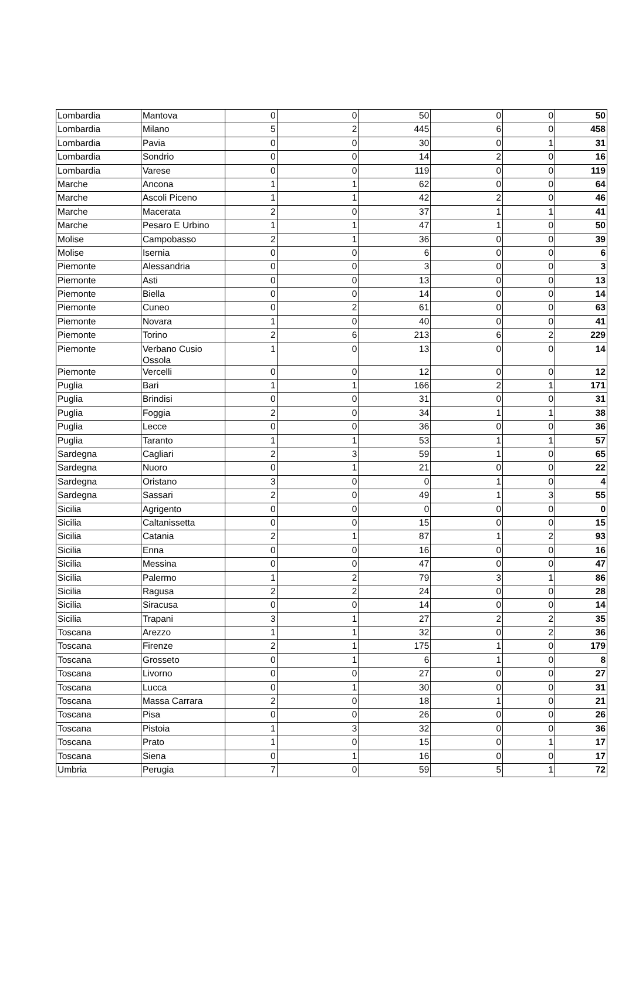| Lombardia | Mantova | 0 | 0 | 50 | 0 | 0 | 50 |
| Lombardia | Milano | 5 | 2 | 445 | 6 | 0 | 458 |
| Lombardia | Pavia | 0 | 0 | 30 | 0 | 1 | 31 |
| Lombardia | Sondrio | 0 | 0 | 14 | 2 | 0 | 16 |
| Lombardia | Varese | 0 | 0 | 119 | 0 | 0 | 119 |
| Marche | Ancona | 1 | 1 | 62 | 0 | 0 | 64 |
| Marche | Ascoli Piceno | 1 | 1 | 42 | 2 | 0 | 46 |
| Marche | Macerata | 2 | 0 | 37 | 1 | 1 | 41 |
| Marche | Pesaro E Urbino | 1 | 1 | 47 | 1 | 0 | 50 |
| Molise | Campobasso | 2 | 1 | 36 | 0 | 0 | 39 |
| Molise | Isernia | 0 | 0 | 6 | 0 | 0 | 6 |
| Piemonte | Alessandria | 0 | 0 | 3 | 0 | 0 | 3 |
| Piemonte | Asti | 0 | 0 | 13 | 0 | 0 | 13 |
| Piemonte | Biella | 0 | 0 | 14 | 0 | 0 | 14 |
| Piemonte | Cuneo | 0 | 2 | 61 | 0 | 0 | 63 |
| Piemonte | Novara | 1 | 0 | 40 | 0 | 0 | 41 |
| Piemonte | Torino | 2 | 6 | 213 | 6 | 2 | 229 |
| Piemonte | Verbano Cusio Ossola | 1 | 0 | 13 | 0 | 0 | 14 |
| Piemonte | Vercelli | 0 | 0 | 12 | 0 | 0 | 12 |
| Puglia | Bari | 1 | 1 | 166 | 2 | 1 | 171 |
| Puglia | Brindisi | 0 | 0 | 31 | 0 | 0 | 31 |
| Puglia | Foggia | 2 | 0 | 34 | 1 | 1 | 38 |
| Puglia | Lecce | 0 | 0 | 36 | 0 | 0 | 36 |
| Puglia | Taranto | 1 | 1 | 53 | 1 | 1 | 57 |
| Sardegna | Cagliari | 2 | 3 | 59 | 1 | 0 | 65 |
| Sardegna | Nuoro | 0 | 1 | 21 | 0 | 0 | 22 |
| Sardegna | Oristano | 3 | 0 | 0 | 1 | 0 | 4 |
| Sardegna | Sassari | 2 | 0 | 49 | 1 | 3 | 55 |
| Sicilia | Agrigento | 0 | 0 | 0 | 0 | 0 | 0 |
| Sicilia | Caltanissetta | 0 | 0 | 15 | 0 | 0 | 15 |
| Sicilia | Catania | 2 | 1 | 87 | 1 | 2 | 93 |
| Sicilia | Enna | 0 | 0 | 16 | 0 | 0 | 16 |
| Sicilia | Messina | 0 | 0 | 47 | 0 | 0 | 47 |
| Sicilia | Palermo | 1 | 2 | 79 | 3 | 1 | 86 |
| Sicilia | Ragusa | 2 | 2 | 24 | 0 | 0 | 28 |
| Sicilia | Siracusa | 0 | 0 | 14 | 0 | 0 | 14 |
| Sicilia | Trapani | 3 | 1 | 27 | 2 | 2 | 35 |
| Toscana | Arezzo | 1 | 1 | 32 | 0 | 2 | 36 |
| Toscana | Firenze | 2 | 1 | 175 | 1 | 0 | 179 |
| Toscana | Grosseto | 0 | 1 | 6 | 1 | 0 | 8 |
| Toscana | Livorno | 0 | 0 | 27 | 0 | 0 | 27 |
| Toscana | Lucca | 0 | 1 | 30 | 0 | 0 | 31 |
| Toscana | Massa Carrara | 2 | 0 | 18 | 1 | 0 | 21 |
| Toscana | Pisa | 0 | 0 | 26 | 0 | 0 | 26 |
| Toscana | Pistoia | 1 | 3 | 32 | 0 | 0 | 36 |
| Toscana | Prato | 1 | 0 | 15 | 0 | 1 | 17 |
| Toscana | Siena | 0 | 1 | 16 | 0 | 0 | 17 |
| Umbria | Perugia | 7 | 0 | 59 | 5 | 1 | 72 |